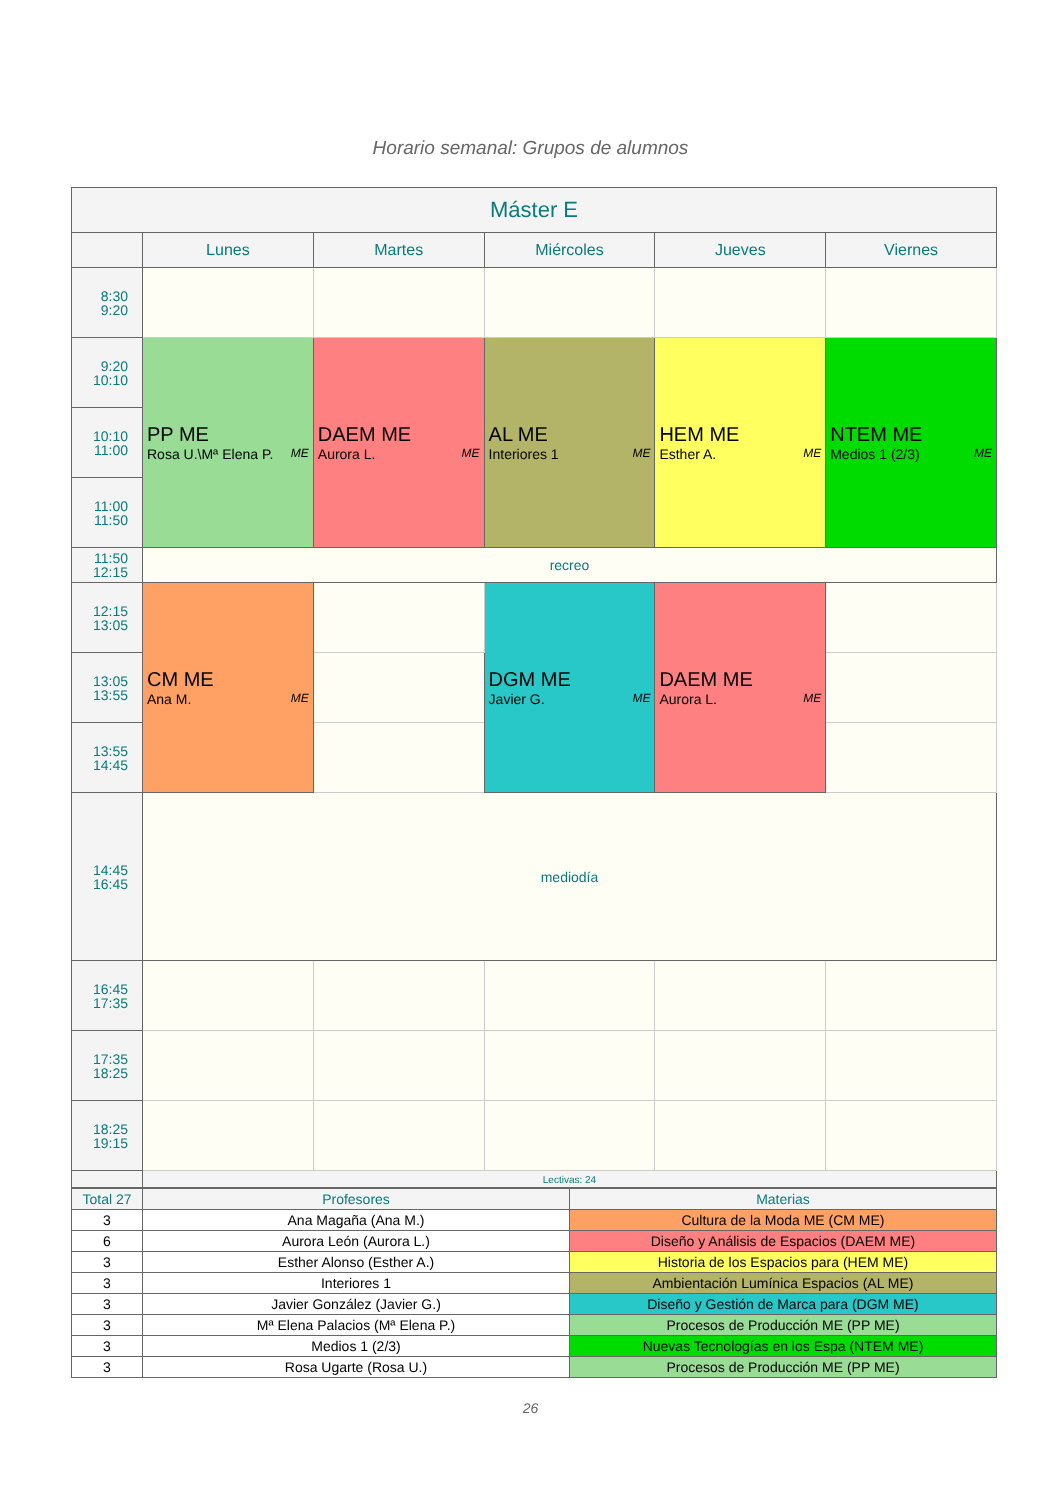Horario semanal: Grupos de alumnos
| Máster E | | | | | |
| --- | --- | --- | --- | --- | --- |
| | Lunes | Martes | Miércoles | Jueves | Viernes |
| 8:30 9:20 | | | | | |
| 9:20 10:10 | PP ME Rosa U.\Mª Elena P. ME | DAEM ME Aurora L. ME | AL ME Interiores 1 ME | HEM ME Esther A. ME | NTEM ME Medios 1 (2/3) ME |
| 10:10 11:00 | | | | | |
| 11:00 11:50 | | | | | |
| 11:50 12:15 | recreo | | | | |
| 12:15 13:05 | CM ME Ana M. ME | | DGM ME Javier G. ME | DAEM ME Aurora L. ME | |
| 13:05 13:55 | | | | | |
| 13:55 14:45 | | | | | |
| 14:45 16:45 | mediodía | | | | |
| 16:45 17:35 | | | | | |
| 17:35 18:25 | | | | | |
| 18:25 19:15 | | | | | |
| | Lectivas: 24 | | | | |
| Total 27 | Profesores | Materias |
| 3 | Ana Magaña (Ana M.) | Cultura de la Moda ME (CM ME) |
| 6 | Aurora León (Aurora L.) | Diseño y Análisis de Espacios (DAEM ME) |
| 3 | Esther Alonso (Esther A.) | Historia de los Espacios para (HEM ME) |
| 3 | Interiores 1 | Ambientación Lumínica Espacios (AL ME) |
| 3 | Javier González (Javier G.) | Diseño y Gestión de Marca para (DGM ME) |
| 3 | Mª Elena Palacios (Mª Elena P.) | Procesos de Producción ME (PP ME) |
| 3 | Medios 1 (2/3) | Nuevas Tecnologías en los Espa (NTEM ME) |
| 3 | Rosa Ugarte (Rosa U.) | Procesos de Producción ME (PP ME) |
26